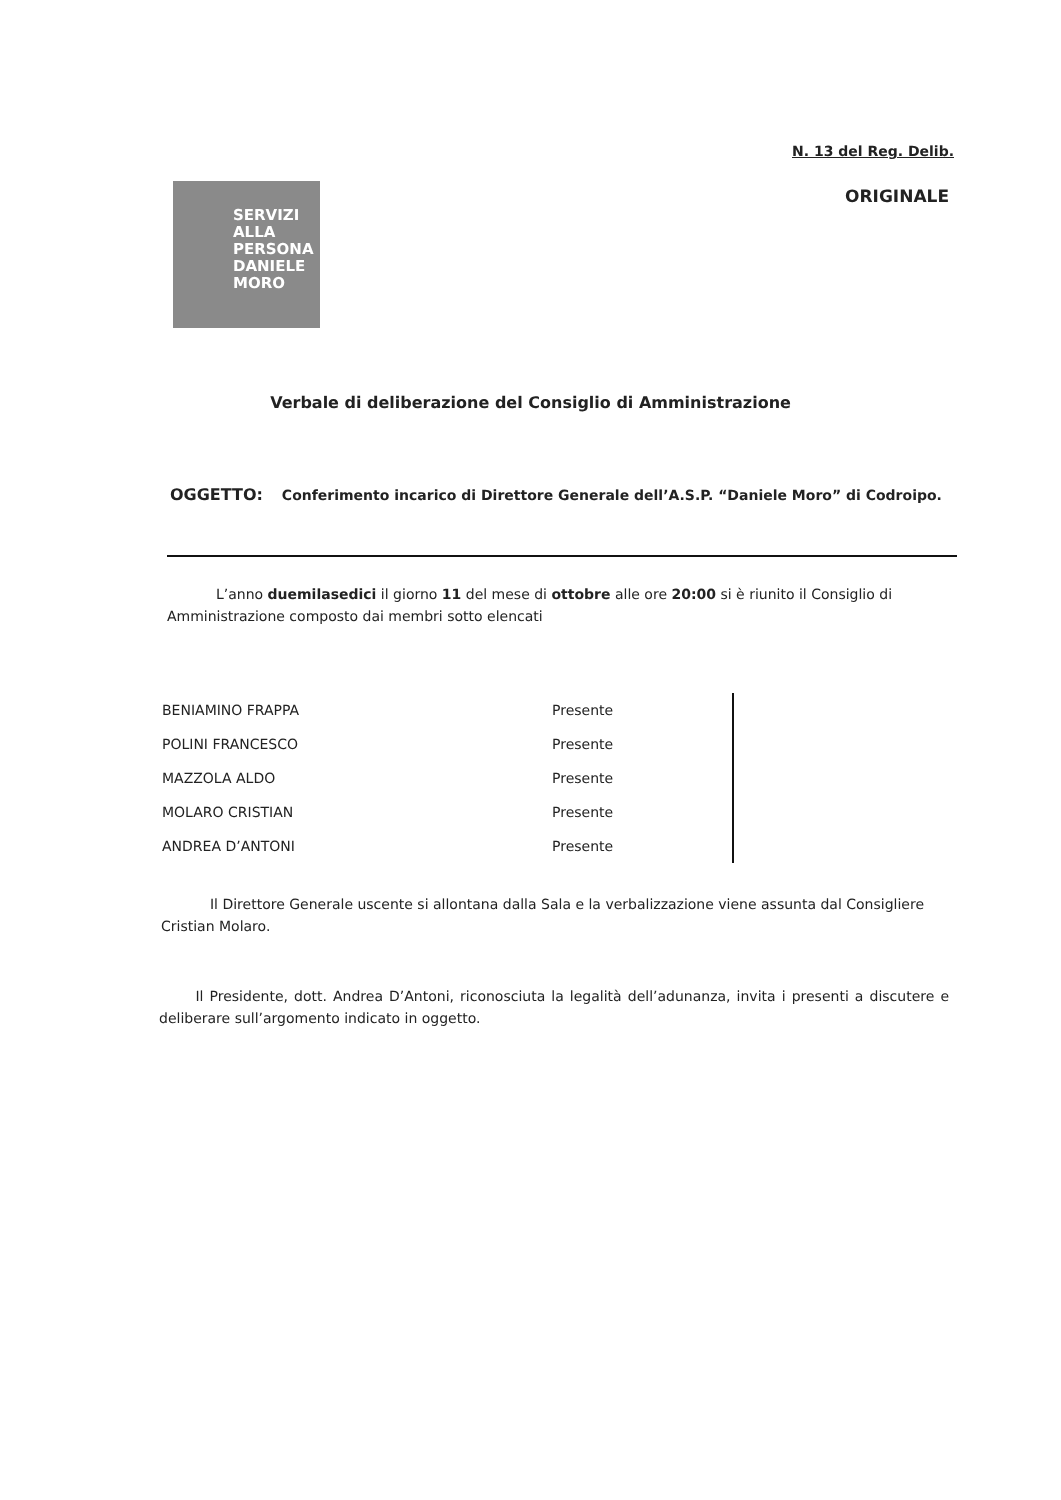N. 13 del Reg. Delib.
SERVIZI
ALLA
PERSONA
DANIELE
MORO
ORIGINALE
Verbale di deliberazione del Consiglio di Amministrazione
OGGETTO: Conferimento incarico di Direttore Generale dell’A.S.P. “Daniele Moro” di Codroipo.
L’anno duemilasedici il giorno 11 del mese di ottobre alle ore 20:00 si è riunito il Consiglio di Amministrazione composto dai membri sotto elencati
| BENIAMINO FRAPPA | Presente |
| POLINI FRANCESCO | Presente |
| MAZZOLA ALDO | Presente |
| MOLARO CRISTIAN | Presente |
| ANDREA D’ANTONI | Presente |
Il Direttore Generale uscente si allontana dalla Sala e la verbalizzazione viene assunta dal Consigliere Cristian Molaro.
Il Presidente, dott. Andrea D’Antoni, riconosciuta la legalità dell’adunanza, invita i presenti a discutere e deliberare sull’argomento indicato in oggetto.